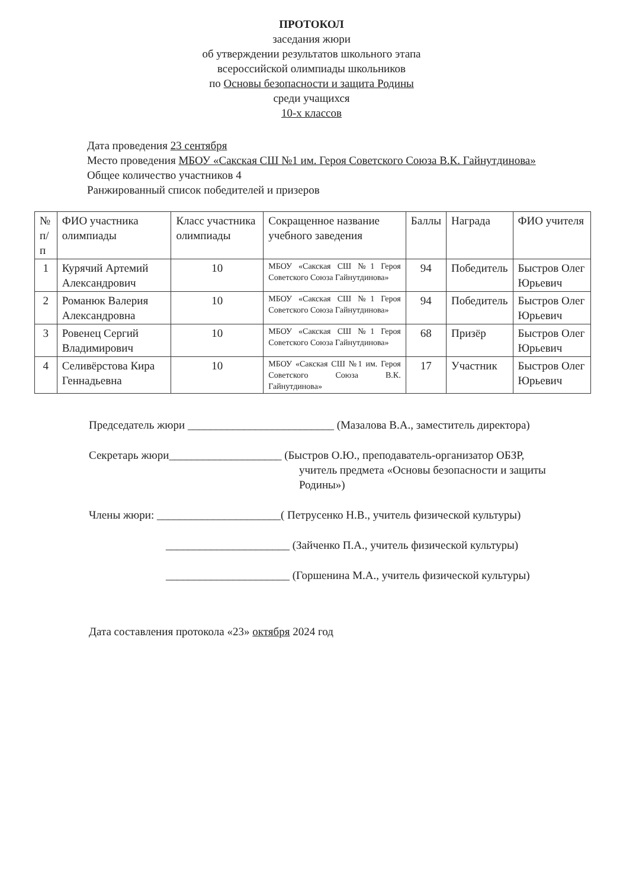ПРОТОКОЛ
заседания жюри
об утверждении результатов школьного этапа
всероссийской олимпиады школьников
по Основы безопасности и защита Родины
среди учащихся
10-х классов
Дата проведения 23 сентября
Место проведения МБОУ «Сакская СШ №1 им. Героя Советского Союза В.К. Гайнутдинова»
Общее количество участников 4
Ранжированный список победителей и призеров
| № п/п | ФИО участника олимпиады | Класс участника олимпиады | Сокращенное название учебного заведения | Баллы | Награда | ФИО учителя |
| --- | --- | --- | --- | --- | --- | --- |
| 1 | Курячий Артемий Александрович | 10 | МБОУ «Сакская СШ №1 Героя Советского Союза Гайнутдинова» | 94 | Победитель | Быстров Олег Юрьевич |
| 2 | Романюк Валерия Александровна | 10 | МБОУ «Сакская СШ №1 Героя Советского Союза Гайнутдинова» | 94 | Победитель | Быстров Олег Юрьевич |
| 3 | Ровенец Сергий Владимирович | 10 | МБОУ «Сакская СШ №1 Героя Советского Союза Гайнутдинова» | 68 | Призёр | Быстров Олег Юрьевич |
| 4 | Селивёрстова Кира Геннадьевна | 10 | МБОУ «Сакская СШ №1 им. Героя Советского Союза В.К. Гайнутдинова» | 17 | Участник | Быстров Олег Юрьевич |
Председатель жюри __________________________ (Мазалова В.А., заместитель директора)
Секретарь жюри____________________ (Быстров О.Ю., преподаватель-организатор ОБЗР,
учитель предмета «Основы безопасности и защиты
Родины»)
Члены жюри: ______________________( Петрусенко Н.В., учитель физической культуры)
______________________ (Зайченко П.А., учитель физической культуры)
______________________ (Горшенина М.А., учитель физической культуры)
Дата составления протокола «23» октября 2024 год